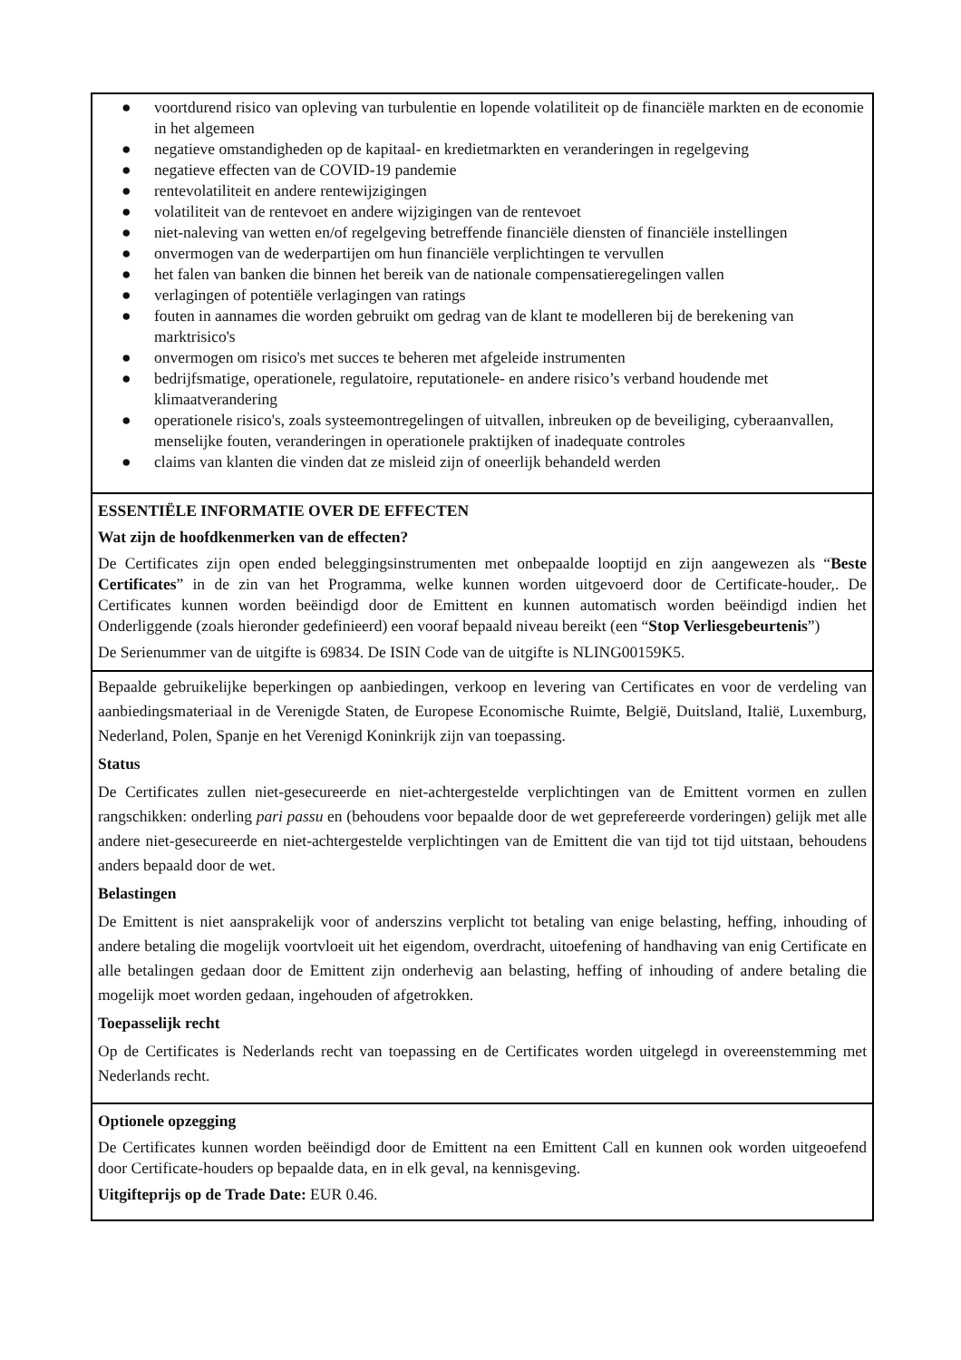| ● voortdurend risico van opleving van turbulentie en lopende volatiliteit op de financiële markten en de economie in het algemeen ● negatieve omstandigheden op de kapitaal- en kredietmarkten en veranderingen in regelgeving ● negatieve effecten van de COVID-19 pandemie ● rentevolatiliteit en andere rentewijzigingen ● volatiliteit van de rentevoet en andere wijzigingen van de rentevoet ● niet-naleving van wetten en/of regelgeving betreffende financiële diensten of financiële instellingen ● onvermogen van de wederpartijen om hun financiële verplichtingen te vervullen ● het falen van banken die binnen het bereik van de nationale compensatieregelingen vallen ● verlagingen of potentiële verlagingen van ratings ● fouten in aannames die worden gebruikt om gedrag van de klant te modelleren bij de berekening van marktrisico's ● onvermogen om risico's met succes te beheren met afgeleide instrumenten ● bedrijfsmatige, operationele, regulatoire, reputationele- en andere risico’s verband houdende met klimaatverandering ● operationele risico's, zoals systeemontregelingen of uitvallen, inbreuken op de beveiliging, cyberaanvallen, menselijke fouten, veranderingen in operationele praktijken of inadequate controles ● claims van klanten die vinden dat ze misleid zijn of oneerlijk behandeld werden |
| ESSENTIËLE INFORMATIE OVER DE EFFECTEN Wat zijn de hoofdkenmerken van de effecten? De Certificates zijn open ended beleggingsinstrumenten met onbepaalde looptijd en zijn aangewezen als “ Beste Certificates ” in de zin van het Programma, welke kunnen worden uitgevoerd door de Certificate-houder,. De Certificates kunnen worden beëindigd door de Emittent en kunnen automatisch worden beëindigd indien het Onderliggende (zoals hieronder gedefinieerd) een vooraf bepaald niveau bereikt (een “ Stop Verliesgebeurtenis ”) De Serienummer van de uitgifte is 69834. De ISIN Code van de uitgifte is NLING00159K5. |
| Bepaalde gebruikelijke beperkingen op aanbiedingen, verkoop en levering van Certificates en voor de verdeling van aanbiedingsmateriaal in de Verenigde Staten, de Europese Economische Ruimte, België, Duitsland, Italië, Luxemburg, Nederland, Polen, Spanje en het Verenigd Koninkrijk zijn van toepassing. Status De Certificates zullen niet-gesecureerde en niet-achtergestelde verplichtingen van de Emittent vormen en zullen rangschikken: onderling pari passu en (behoudens voor bepaalde door de wet geprefereerde vorderingen) gelijk met alle andere niet-gesecureerde en niet-achtergestelde verplichtingen van de Emittent die van tijd tot tijd uitstaan, behoudens anders bepaald door de wet. Belastingen De Emittent is niet aansprakelijk voor of anderszins verplicht tot betaling van enige belasting, heffing, inhouding of andere betaling die mogelijk voortvloeit uit het eigendom, overdracht, uitoefening of handhaving van enig Certificate en alle betalingen gedaan door de Emittent zijn onderhevig aan belasting, heffing of inhouding of andere betaling die mogelijk moet worden gedaan, ingehouden of afgetrokken. Toepasselijk recht Op de Certificates is Nederlands recht van toepassing en de Certificates worden uitgelegd in overeenstemming met Nederlands recht. |
| Optionele opzegging De Certificates kunnen worden beëindigd door de Emittent na een Emittent Call en kunnen ook worden uitgeoefend door Certificate-houders op bepaalde data, en in elk geval, na kennisgeving. Uitgifteprijs op de Trade Date: EUR 0.46. |